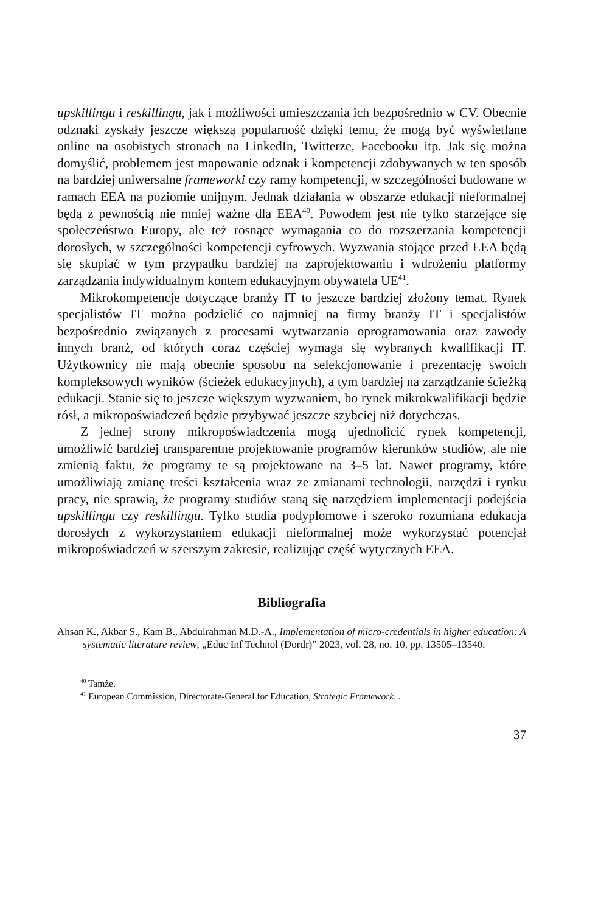upskillingu i reskillingu, jak i możliwości umieszczania ich bezpośrednio w CV. Obecnie odznaki zyskały jeszcze większą popularność dzięki temu, że mogą być wyświetlane online na osobistych stronach na LinkedIn, Twitterze, Facebooku itp. Jak się można domyślić, problemem jest mapowanie odznak i kompetencji zdobywanych w ten sposób na bardziej uniwersalne frameworki czy ramy kompetencji, w szczególności budowane w ramach EEA na poziomie unijnym. Jednak działania w obszarze edukacji nieformalnej będą z pewnością nie mniej ważne dla EEA<sup>40</sup>. Powodem jest nie tylko starzejące się społeczeństwo Europy, ale też rosnące wymagania co do rozszerzania kompetencji dorosłych, w szczególności kompetencji cyfrowych. Wyzwania stojące przed EEA będą się skupiać w tym przypadku bardziej na zaprojektowaniu i wdrożeniu platformy zarządzania indywidualnym kontem edukacyjnym obywatela UE<sup>41</sup>.
Mikrokompetencje dotyczące branży IT to jeszcze bardziej złożony temat. Rynek specjalistów IT można podzielić co najmniej na firmy branży IT i specjalistów bezpośrednio związanych z procesami wytwarzania oprogramowania oraz zawody innych branż, od których coraz częściej wymaga się wybranych kwalifikacji IT. Użytkownicy nie mają obecnie sposobu na selekcjonowanie i prezentację swoich kompleksowych wyników (ścieżek edukacyjnych), a tym bardziej na zarządzanie ścieżką edukacji. Stanie się to jeszcze większym wyzwaniem, bo rynek mikrokwalifikacji będzie rósł, a mikropoświadczeń będzie przybywać jeszcze szybciej niż dotychczas.
Z jednej strony mikropoświadczenia mogą ujednolicić rynek kompetencji, umożliwić bardziej transparentne projektowanie programów kierunków studiów, ale nie zmienią faktu, że programy te są projektowane na 3–5 lat. Nawet programy, które umożliwiają zmianę treści kształcenia wraz ze zmianami technologii, narzędzi i rynku pracy, nie sprawią, że programy studiów staną się narzędziem implementacji podejścia upskillingu czy reskillingu. Tylko studia podyplomowe i szeroko rozumiana edukacja dorosłych z wykorzystaniem edukacji nieformalnej może wykorzystać potencjał mikropoświadczeń w szerszym zakresie, realizując część wytycznych EEA.
Bibliografia
Ahsan K., Akbar S., Kam B., Abdulrahman M.D.-A., Implementation of micro-credentials in higher education: A systematic literature review, „Educ Inf Technol (Dordr)” 2023, vol. 28, no. 10, pp. 13505–13540.
<sup>40</sup> Tamże.
<sup>41</sup> European Commission, Directorate-General for Education, Strategic Framework...
37